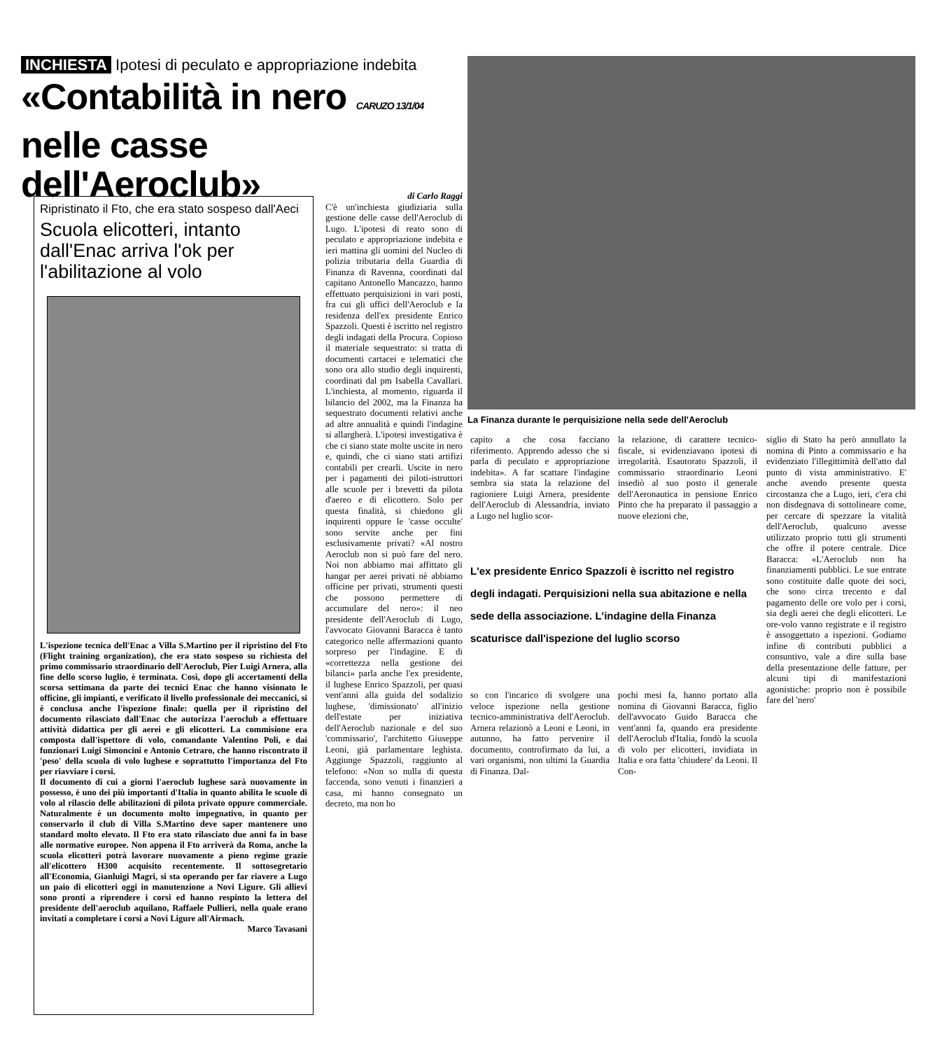INCHIESTA Ipotesi di peculato e appropriazione indebita
«Contabilità in nero CARUZO 13/1/04
nelle casse dell'Aeroclub»
Ripristinato il Fto, che era stato sospeso dall'Aeci
Scuola elicotteri, intanto dall'Enac arriva l'ok per l'abilitazione al volo
L'ispezione tecnica dell'Enac a Villa S.Martino per il ripristino del Fto (Flight training organization), che era stato sospeso su richiesta del primo commissario straordinario dell'Aeroclub, Pier Luigi Arnera, alla fine dello scorso luglio, è terminata. Così, dopo gli accertamenti della scorsa settimana da parte dei tecnici Enac che hanno visionato le officine, gli impianti, e verificato il livello professionale dei meccanici, si è conclusa anche l'ispezione finale: quella per il ripristino del documento rilasciato dall'Enac che autorizza l'aeroclub a effettuare attività didattica per gli aerei e gli elicotteri. La commisione era composta dall'ispettore di volo, comandante Valentino Poli, e dai funzionari Luigi Simoncini e Antonio Cetraro, che hanno riscontrato il 'peso' della scuola di volo lughese e soprattutto l'importanza del Fto per riavviare i corsi.
Il documento di cui a giorni l'aeroclub lughese sarà nuovamente in possesso, è uno dei più importanti d'Italia in quanto abilita le scuole di volo al rilascio delle abilitazioni di pilota privato oppure commerciale. Naturalmente è un documento molto impegnativo, in quanto per conservarlo il club di Villa S.Martino deve saper mantenere uno standard molto elevato. Il Fto era stato rilasciato due anni fa in base alle normative europee. Non appena il Fto arriverà da Roma, anche la scuola elicotteri potrà lavorare nuovamente a pieno regime grazie all'elicottero H300 acquisito recentemente. Il sottosegretario all'Economia, Gianluigi Magri, si sta operando per far riavere a Lugo un paio di elicotteri oggi in manutenzione a Novi Ligure. Gli allievi sono pronti a riprendere i corsi ed hanno respinto la lettera del presidente dell'aeroclub aquilano, Raffaele Pullieri, nella quale erano invitati a completare i corsi a Novi Ligure all'Airmach.
Marco Tavasani
di Carlo Raggi
C'è un'inchiesta giudiziaria sulla gestione delle casse dell'Aeroclub di Lugo. L'ipotesi di reato sono di peculato e appropriazione indebita e ieri mattina gli uomini del Nucleo di polizia tributaria della Guardia di Finanza di Ravenna, coordinati dal capitano Antonello Mancazzo, hanno effettuato perquisizioni in vari posti, fra cui gli uffici dell'Aeroclub e la residenza dell'ex presidente Enrico Spazzoli. Questi è iscritto nel registro degli indagati della Procura. Copioso il materiale sequestrato: si tratta di documenti cartacei e telematici che sono ora allo studio degli inquirenti, coordinati dal pm Isabella Cavallari. L'inchiesta, al momento, riguarda il bilancio del 2002, ma la Finanza ha sequestrato documenti relativi anche ad altre annualità e quindi l'indagine si allargherà. L'ipotesi investigativa è che ci siano state molte uscite in nero e, quindi, che ci siano stati artifizi contabili per crearli. Uscite in nero per i pagamenti dei piloti-istruttori alle scuole per i brevetti da pilota d'aereo e di elicottero. Solo per questa finalità, si chiedono gli inquirenti oppure le 'casse occulte' sono servite anche per fini esclusivamente privati? «Al nostro Aeroclub non si può fare del nero. Noi non abbiamo mai affittato gli hangar per aerei privati nè abbiamo officine per privati, strumenti questi che possono permettere di accumulare del nero»: il neo presidente dell'Aeroclub di Lugo, l'avvocato Giovanni Baracca è tanto categorico nelle affermazioni quanto sorpreso per l'indagine. E di «correttezza nella gestione dei bilanci» parla anche l'ex presidente, il lughese Enrico Spazzoli, per quasi vent'anni alla guida del sodalizio lughese, 'dimissionato' all'inizio dell'estate per iniziativa dell'Aeroclub nazionale e del suo 'commissario', l'architetto Giuseppe Leoni, già parlamentare leghista. Aggiunge Spazzoli, raggiunto al telefono: «Non so nulla di questa faccenda, sono venuti i finanzieri a casa, mi hanno consegnato un decreto, ma non ho
La Finanza durante le perquisizione nella sede dell'Aeroclub
capito a che cosa facciano riferimento. Apprendo adesso che si parla di peculato e appropriazione indebita». A far scattare l'indagine sembra sia stata la relazione del ragioniere Luigi Arnera, presidente dell'Aeroclub di Alessandria, inviato a Lugo nel luglio scor-
la relazione, di carattere tecnico-fiscale, si evidenziavano ipotesi di irregolarità. Esautorato Spazzoli, il commissario straordinario Leoni insediò al suo posto il generale dell'Aeronautica in pensione Enrico Pinto che ha preparato il passaggio a nuove elezioni che,
L'ex presidente Enrico Spazzoli è iscritto nel registro degli indagati. Perquisizioni nella sua abitazione e nella sede della associazione. L'indagine della Finanza scaturisce dall'ispezione del luglio scorso
so con l'incarico di svolgere una veloce ispezione nella gestione tecnico-amministrativa dell'Aeroclub. Arnera relazionò a Leoni e Leoni, in autunno, ha fatto pervenire il documento, controfirmato da lui, a vari organismi, non ultimi la Guardia di Finanza. Dal-
pochi mesi fa, hanno portato alla nomina di Giovanni Baracca, figlio dell'avvocato Guido Baracca che vent'anni fa, quando era presidente dell'Aeroclub d'Italia, fondò la scuola di volo per elicotteri, invidiata in Italia e ora fatta 'chiudere' da Leoni. Il Con-
siglio di Stato ha però annullato la nomina di Pinto a commissario e ha evidenziato l'illegittimità dell'atto dal punto di vista amministrativo. E' anche avendo presente questa circostanza che a Lugo, ieri, c'era chi non disdegnava di sottolineare come, per cercare di spezzare la vitalità dell'Aeroclub, qualcuno avesse utilizzato proprio tutti gli strumenti che offre il potere centrale. Dice Baracca: «L'Aeroclub non ha finanziamenti pubblici. Le sue entrate sono costituite dalle quote dei soci, che sono circa trecento e dal pagamento delle ore volo per i corsi, sia degli aerei che degli elicotteri. Le ore-volo vanno registrate e il registro è assoggettato a ispezioni. Godiamo infine di contributi pubblici a consuntivo, vale a dire sulla base della presentazione delle fatture, per alcuni tipi di manifestazioni agonistiche: proprio non è possibile fare del 'nero'